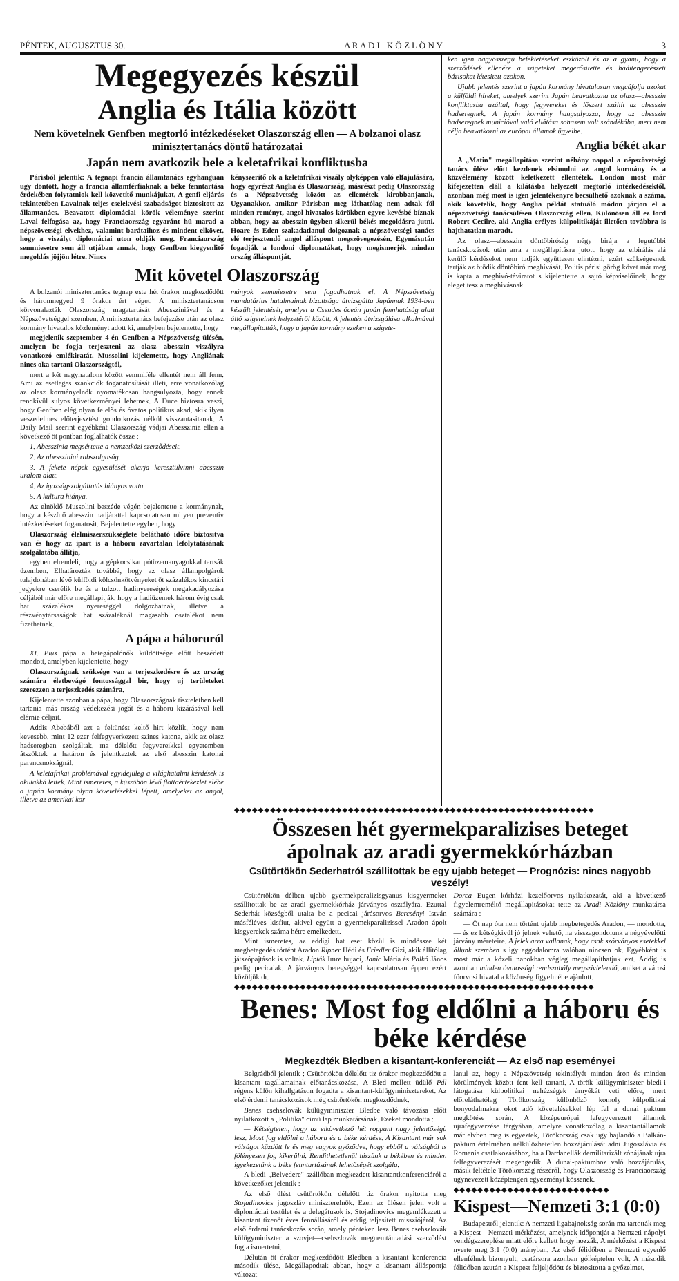PÉNTEK, AUGUSZTUS 30. A R A D I K Ö Z L Ö N Y 3
Megegyezés készül
Anglia és Itália között
Nem követelnek Genfben megtorló intézkedéseket Olaszország ellen — A bolzanoi olasz minisztertanács döntő határozatai
Japán nem avatkozik bele a keletafrikai konfliktusba
Párisból jelentik: A tegnapi francia államtanács egyhanguan ugy döntött, hogy a francia államférfiaknak a béke fenntartása érdekében folytatniok kell közvetítő munkájukat. A genfi eljárás tekintetében Lavalnak teljes cselekvési szabadságot biztositott az államtanács. Beavatott diplomáciai körök véleménye szerint Laval felfogása az, hogy Franciaország egyaránt hü marad a népszövetségi elvekhez, valamint barátaihoz és mindent elkövet, hogy a viszályt diplomáciai uton oldják meg. Franciaország semmiesetre sem áll utjában annak, hogy Genfben kiegyenlitő megoldás jöjjön létre. Nincs
kényszeritő ok a keletafrikai viszály olyképpen való elfajulására, hogy egyrészt Anglia és Olaszország, másrészt pedig Olaszország és a Népszövetség között az ellentétek kirobbanjanak. Ugyanakkor, amikor Párisban meg láthatólag nem adtak föl minden reményt, angol hivatalos körökben egyre kevésbé bíznak abban, hogy az abesszin-ügyben sikerül békés megoldásra jutni. Hoare és Eden szakadatlanul dolgoznak a népszövetségi tanács elé terjesztendő angol álláspont megszövegezésén. Egymásután fogadják a londoni diplomatákat, hogy megismerjék minden ország álláspontját.
Mit követel Olaszország
A bolzanói minisztertanács tegnap este hét órakor megkezdődött és háromnegyed 9 órakor ért véget. A minisztertanácson körvonalazták Olaszország magatartását Abesszíniával és a Népszövetséggel szemben. A minisztertanács befejezése után az olasz kormány hivatalos közleményt adott ki, amelyben bejelentette, hogy
megjelenik szeptember 4-én Genfben a Népszövetség ülésén, amelyen be fogja terjeszteni az olasz—abesszin viszályra vonatkozó emlékiratát. Mussolini kijelentette, hogy Angliának nincs oka tartani Olaszországtól,
mert a két nagyhatalom között semmiféle ellentét nem áll fenn. Ami az esetleges szankciók foganatosítását illeti, erre vonatkozólag az olasz kormányelnök nyomatékosan hangsulyozta, hogy ennek rendkívül sulyos következményei lehetnek. A Duce biztosra veszi, hogy Genfben elég olyan felelős és óvatos politikus akad, akik ilyen veszedelmes előterjesztést gondolkozás nélkül visszautasitanak. A Daily Mail szerint egyébként Olaszország vádjai Abesszinia ellen a következő öt pontban foglalhatók össze :
1. Abesszinia megsértette a nemzetközi szerződéseit.
2. Az abessziniai rabszolgaság.
3. A fekete népek egyesülését akarja keresztülvinni abesszin uralom alatt.
4. Az igazságszolgáltatás hiányos volta.
5. A kultura hiánya.
Az elnöklő Mussolini beszéde végén bejelentette a kormánynak, hogy a készülő abesszin hadjárattal kapcsolatosan milyen preventiv intézkedéseket foganatosit. Bejelentette egyben, hogy
Olaszország élelmiszerszükséglete belátható időre biztositva van és hogy az ipart is a háboru zavartalan lefolytatásának szolgálatába állítja,
egyben elrendeli, hogy a gépkocsikat pótüzemanyagokkal tartsák üzemben. Elhatározták továbbá, hogy az olasz állampolgárok tulajdonában lévő külföldi kölcsönkötvényeket öt százalékos kincstári jegyekre cserélik be és a tulzott hadinyereségek megakadályozása céljából már előre megállapitják, hogy a hadiüzemek három évig csak hat százalékos nyereséggel dolgozhatnak, illetve a részvénytársaságok hat százaléknál magasabb osztalékot nem fizethetnek.
A pápa a háboruról
XI. Pius pápa a betegápolónők küldöttsége előtt beszédett mondott, amelyben kijelentette, hogy
Olaszországnak szüksége van a terjeszkedésre és az ország számára életbevágó fontossággal bir, hogy uj területeket szerezzen a terjeszkedés számára.
Kijelentette azonban a pápa, hogy Olaszországnak tiszteletben kell tartania más ország védekezési jogát és a háboru kizárásával kell elérnie céljait.
Addis Abebából azt a feltünést keltő hirt közlik, hogy nem kevesebb, mint 12 ezer felfegyverkezett szines katona, akik az olasz hadseregben szolgáltak, ma délelőtt fegyvereikkel egyetemben átszöktek a határon és jelentkeztek az első abesszin katonai parancsnokságnál.
A keletafrikai problémával egyidejüleg a világhatalmi kérdések is akutakká lettek. Mint ismeretes, a küszöbön lévő flottaértekezlet elébe a japán kormány olyan követelésekkel lépett, amelyeket az angol, illetve az amerikai kor-
mányok semmiesetre sem fogadhatnak el. A Népszövetség mandatárius hatalmainak bizottsága átvizsgálta Japánnak 1934-ben készült jelentését, amelyet a Csendes óceán japán fennhatóság alatt álló szigeteinek helyzetéről közölt. A jelentés átvizsgálása alkalmával megállapították, hogy a japán kormány ezeken a szigete-
ken igen nagyösszegü befektetéseket eszközölt és az a gyanu, hogy a szerződések ellenére a szigeteket megerősitette és haditengerészeti bázisokat létesitett azokon.
Ujabb jelentés szerint a japán kormány hivatalosan megcáfolja azokat a külföldi híreket, amelyek szerint Japán beavatkozna az olasz—abesszin konfliktusba azáltal, hogy fegyvereket és lőszert szállít az abesszin hadseregnek. A japán kormány hangsulyozza, hogy az abesszin hadseregnek municióval való ellátása sohasem volt szándékába, mert nem célja beavatkozni az európai államok ügyeibe.
Anglia békét akar
A „Matin" megállapitása szerint néhány nappal a népszövetségi tanács ülése előtt kezdenek elsimulni az angol kormány és a közvélemény között keletkezett ellentétek. London most már kifejezetten eláll a kilátásba helyezett megtorló intézkedésektől, azonban még most is igen jelentékenyre becsülhető azoknak a száma, akik követelik, hogy Anglia példát statuáló módon járjon el a népszövetségi tanácsülésen Olaszország ellen. Különösen áll ez lord Robert Cecilre, aki Anglia erélyes külpolitikáját illetően továbbra is hajthatatlan maradt.
Az olasz—abesszin döntőbiróság négy birája a legutóbbi tanácskozások után arra a megállapításra jutott, hogy az elbirálás alá kerülő kérdéseket nem tudják együttesen elintézni, ezért szükségesnek tartják az ötödik döntőbiró meghivását. Politis párisi görög követ már meg is kapta a meghivó-táviratot s kijelentette a sajtó képviselőinek, hogy eleget tesz a meghivásnak.
◆◆◆◆◆◆◆◆◆◆◆◆◆◆◆◆◆◆◆◆◆◆◆◆◆◆◆◆◆◆◆◆◆◆◆◆◆◆◆◆◆◆◆◆◆◆◆◆◆◆◆◆◆◆◆◆◆◆◆◆
Összesen hét gyermekparalizises beteget ápolnak az aradi gyermekkórházban
Csütörtökön Sederhatról szállitottak be egy ujabb beteget — Prognózis: nincs nagyobb veszély!
Csütörtökön délben ujabb gyermekparalizisgyanus kisgyermeket szállitottak be az aradi gyermekkórház járványos osztályára. Ezuttal Sederhát községből utalta be a pecicai járásorvos Bercsényi István másféléves kisfiut, akivel együtt a gyermekparalizissel Aradon ápolt kisgyerekek száma hétre emelkedett.
Mint ismeretes, az eddigi hat eset közül is mindössze két megbetegedés történt Aradon Ripner Hédi és Friedler Gizi, akik állítólag játszópajtások is voltak. Lipták Imre bujaci, Janic Mária és Palkó János pedig pecicaiak. A járványos betegséggel kapcsolatosan éppen ezért közöljük dr.
Dorca Eugen kórházi kezelőorvos nyilatkozatát, aki a következő figyelemreméltó megállapitásokat tette az Aradi Közlöny munkatársa számára :
— Öt nap óta nem történt ujabb megbetegedés Aradon, — mondotta, — és ez kétségkivül jó jelnek vehető, ha visszagondolunk a négyévelőtti járvány méreteire. A jelek arra vallanak, hogy csak szórványos esetekkel állunk szemben s igy aggodalomra valóban nincsen ok. Egyébként is most már a közeli napokban végleg megállapíthatjuk ezt. Addig is azonban minden óvatossági rendszabály megszivlelendő, amiket a városi főorvosi hivatal a közönség figyelmébe ajánlott.
◆◆◆◆◆◆◆◆◆◆◆◆◆◆◆◆◆◆◆◆◆◆◆◆◆◆◆◆◆◆◆◆◆◆◆◆◆◆◆◆◆◆◆◆◆◆◆◆◆◆◆◆◆◆◆◆◆◆◆◆
Benes: Most fog eldőlni a háboru és béke kérdése
Megkezdték Bledben a kisantant-konferenciát — Az első nap eseményei
Belgrádból jelentik : Csütörtökön délelőtt tiz órakor megkezdődött a kisantant tagállamainak előtanácskozása. A Bled mellett üdülő Pál régens külön kihallgatáson fogadta a kisantant-külügyminisztereket. Az első érdemi tanácskozások még csütörtökön megkezdődnek.
Benes csehszlovák külügyminiszter Bledbe való távozása előtt nyilatkozott a „Politika" cimü lap munkatársának. Ezeket mondotta :
— Kétségtelen, hogy az elkövetkező hét roppant nagy jelentőségü lesz. Most fog eldőlni a háboru és a béke kérdése. A Kisantant már sok válságot küzdött le és meg vagyok győződve, hogy ebből a válságból is fölényesen fog kikerülni. Rendithetetlenül hiszünk a békében és minden igyekezetünk a béke fenntartásának lehetőségét szolgála.
A bledi „Belvedere" szállóban megkezdett kisantantkonferenciáról a következőket jelentik :
Az első ülést csütörtökön délelőtt tiz órakor nyitotta meg Stojadinovics jugoszláv miniszterelnök. Ezen az ülésen jelen volt a diplomáciai testület és a delegátusok is. Stojadinovics megemlékezett a kisantant tizenöt éves fennállásáról és eddig teljesitett missziójáról. Az első érdemi tanácskozás során, amely pénteken lesz Benes csehszlovák külügyminiszter a szovjet—csehszlovák megnemtámadási szerződést fogja ismertetni.
Délután öt órakor megkezdődött Bledben a kisantant konferencia második ülése. Megállapodtak abban, hogy a kisantant álláspontja változat-
lanul az, hogy a Népszövetség tekintélyét minden áron és minden körülmények között fent kell tartani. A török külügyminiszter bledi-i látogatása külpolitikai nehézségek árnyékát veti előre, mert előreláthatólag Törökország különböző komoly külpolitikai bonyodalmakra okot adó követelésekkel lép fel a dunai paktum megkötése során. A középeurópai lefegyverezett államok ujrafegyverzése tárgyában, amelyre vonatkozólag a kisantantállamok már elvben meg is egyeztek, Törökország csak ugy hajlandó a Balkán-paktum értelmében nélkülözhetetlen hozzájárulását adni Jugoszlávia és Romania csatlakozásához, ha a Dardanellák demilitarizált zónájának ujra felfegyverezését megengedik. A dunai-paktumhoz való hozzájárulás, másik feltétele Törökország részéről, hogy Olaszország és Franciaország ugynevezett középtengeri egyezményt kössenek.
◆◆◆◆◆◆◆◆◆◆◆◆◆◆◆◆◆◆◆◆◆◆◆◆◆◆
Kispest—Nemzeti 3:1 (0:0)
Budapestről jelentik: A nemzeti ligabajnokság során ma tartották meg a Kispest—Nemzeti mérkőzést, amelynek időpontját a Nemzeti nápolyi vendégszereplése miatt előre kellett hogy hozzák. A mérkőzést a Kispest nyerte meg 3:1 (0:0) arányban. Az első félidőben a Nemzeti egyenlő ellenfélnek bizonyult, csatársora azonban gólképtelen volt. A második félidőben azután a Kispest feljeljődött és biztositotta a győzelmet.